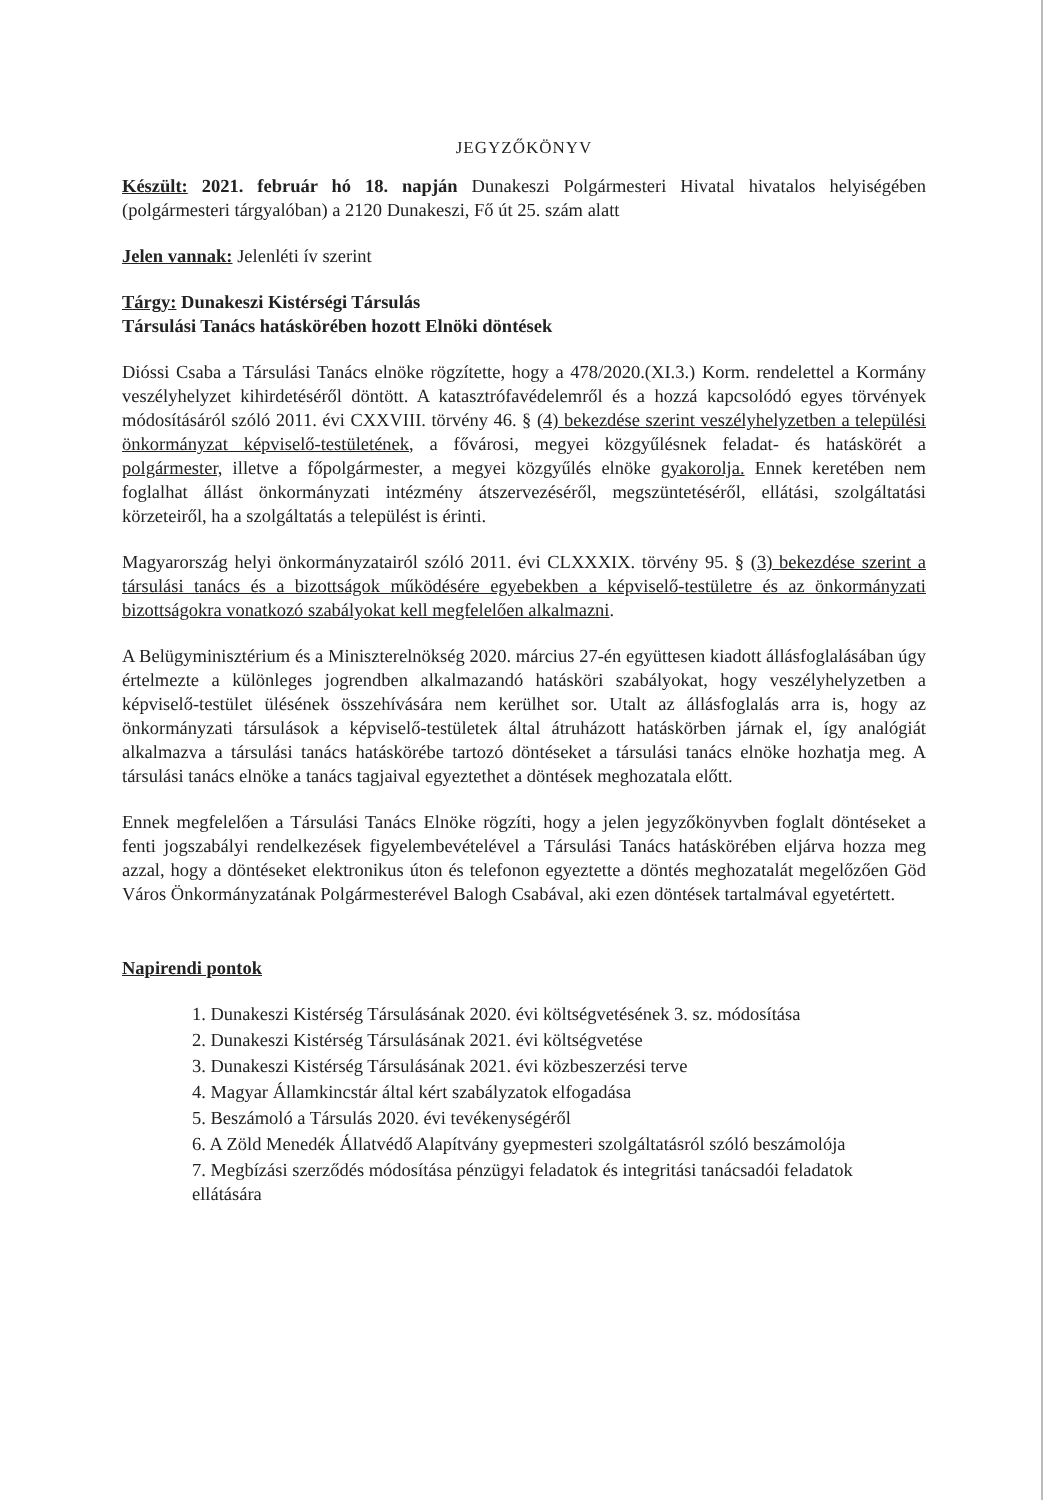JEGYZŐKÖNYV
Készült: 2021. február hó 18. napján Dunakeszi Polgármesteri Hivatal hivatalos helyiségében (polgármesteri tárgyalóban) a 2120 Dunakeszi, Fő út 25. szám alatt
Jelen vannak: Jelenléti ív szerint
Tárgy: Dunakeszi Kistérségi Társulás
Társulási Tanács hatáskörében hozott Elnöki döntések
Dióssi Csaba a Társulási Tanács elnöke rögzítette, hogy a 478/2020.(XI.3.) Korm. rendelettel a Kormány veszélyhelyzet kihirdetéséről döntött. A katasztrófavédelemről és a hozzá kapcsolódó egyes törvények módosításáról szóló 2011. évi CXXVIII. törvény 46. § (4) bekezdése szerint veszélyhelyzetben a települési önkormányzat képviselő-testületének, a fővárosi, megyei közgyűlésnek feladat- és hatáskörét a polgármester, illetve a főpolgármester, a megyei közgyűlés elnöke gyakorolja. Ennek keretében nem foglalhat állást önkormányzati intézmény átszervezéséről, megszüntetéséről, ellátási, szolgáltatási körzeteiről, ha a szolgáltatás a települést is érinti.
Magyarország helyi önkormányzatairól szóló 2011. évi CLXXXIX. törvény 95. § (3) bekezdése szerint a társulási tanács és a bizottságok működésére egyebekben a képviselő-testületre és az önkormányzati bizottságokra vonatkozó szabályokat kell megfelelően alkalmazni.
A Belügyminisztérium és a Miniszterelnökség 2020. március 27-én együttesen kiadott állásfoglalásában úgy értelmezte a különleges jogrendben alkalmazandó hatásköri szabályokat, hogy veszélyhelyzetben a képviselő-testület ülésének összehívására nem kerülhet sor. Utalt az állásfoglalás arra is, hogy az önkormányzati társulások a képviselő-testületek által átruházott hatáskörben járnak el, így analógiát alkalmazva a társulási tanács hatáskörébe tartozó döntéseket a társulási tanács elnöke hozhatja meg. A társulási tanács elnöke a tanács tagjaival egyeztethet a döntések meghozatala előtt.
Ennek megfelelően a Társulási Tanács Elnöke rögzíti, hogy a jelen jegyzőkönyvben foglalt döntéseket a fenti jogszabályi rendelkezések figyelembevételével a Társulási Tanács hatáskörében eljárva hozza meg azzal, hogy a döntéseket elektronikus úton és telefonon egyeztette a döntés meghozatalát megelőzően Göd Város Önkormányzatának Polgármesterével Balogh Csabával, aki ezen döntések tartalmával egyetértett.
Napirendi pontok
1. Dunakeszi Kistérség Társulásának 2020. évi költségvetésének 3. sz. módosítása
2. Dunakeszi Kistérség Társulásának 2021. évi költségvetése
3. Dunakeszi Kistérség Társulásának 2021. évi közbeszerzési terve
4. Magyar Államkincstár által kért szabályzatok elfogadása
5. Beszámoló a Társulás 2020. évi tevékenységéről
6. A Zöld Menedék Állatvédő Alapítvány gyepmesteri szolgáltatásról szóló beszámolója
7. Megbízási szerződés módosítása pénzügyi feladatok és integritási tanácsadói feladatok
ellátására